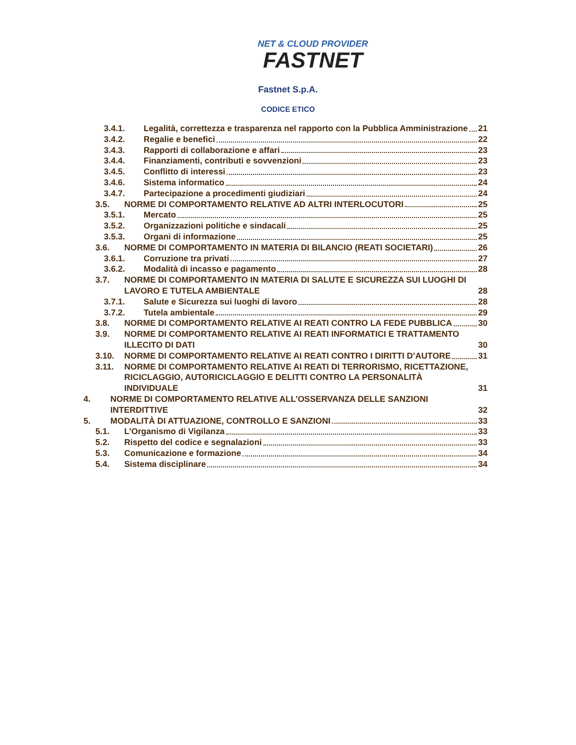NET & CLOUD PROVIDER
FASTNET
Fastnet S.p.A.
CODICE ETICO
3.4.1. Legalità, correttezza e trasparenza nel rapporto con la Pubblica Amministrazione 21
3.4.2. Regalie e benefici 22
3.4.3. Rapporti di collaborazione e affari 23
3.4.4. Finanziamenti, contributi e sovvenzioni 23
3.4.5. Conflitto di interessi 23
3.4.6. Sistema informatico 24
3.4.7. Partecipazione a procedimenti giudiziari 24
3.5. NORME DI COMPORTAMENTO RELATIVE AD ALTRI INTERLOCUTORI 25
3.5.1. Mercato 25
3.5.2. Organizzazioni politiche e sindacali 25
3.5.3. Organi di informazione 25
3.6. NORME DI COMPORTAMENTO IN MATERIA DI BILANCIO (REATI SOCIETARI) 26
3.6.1. Corruzione tra privati 27
3.6.2. Modalità di incasso e pagamento 28
3.7. NORME DI COMPORTAMENTO IN MATERIA DI SALUTE E SICUREZZA SUI LUOGHI DI LAVORO E TUTELA AMBIENTALE 28
3.7.1. Salute e Sicurezza sui luoghi di lavoro 28
3.7.2. Tutela ambientale 29
3.8. NORME DI COMPORTAMENTO RELATIVE AI REATI CONTRO LA FEDE PUBBLICA 30
3.9. NORME DI COMPORTAMENTO RELATIVE AI REATI INFORMATICI E TRATTAMENTO ILLECITO DI DATI 30
3.10. NORME DI COMPORTAMENTO RELATIVE AI REATI CONTRO I DIRITTI D’AUTORE 31
3.11. NORME DI COMPORTAMENTO RELATIVE AI REATI DI TERRORISMO, RICETTAZIONE, RICICLAGGIO, AUTORICICLAGGIO E DELITTI CONTRO LA PERSONALITÀ INDIVIDUALE 31
4. NORME DI COMPORTAMENTO RELATIVE ALL’OSSERVANZA DELLE SANZIONI INTERDITTIVE 32
5. MODALITÀ DI ATTUAZIONE, CONTROLLO E SANZIONI 33
5.1. L’Organismo di Vigilanza 33
5.2. Rispetto del codice e segnalazioni 33
5.3. Comunicazione e formazione 34
5.4. Sistema disciplinare 34